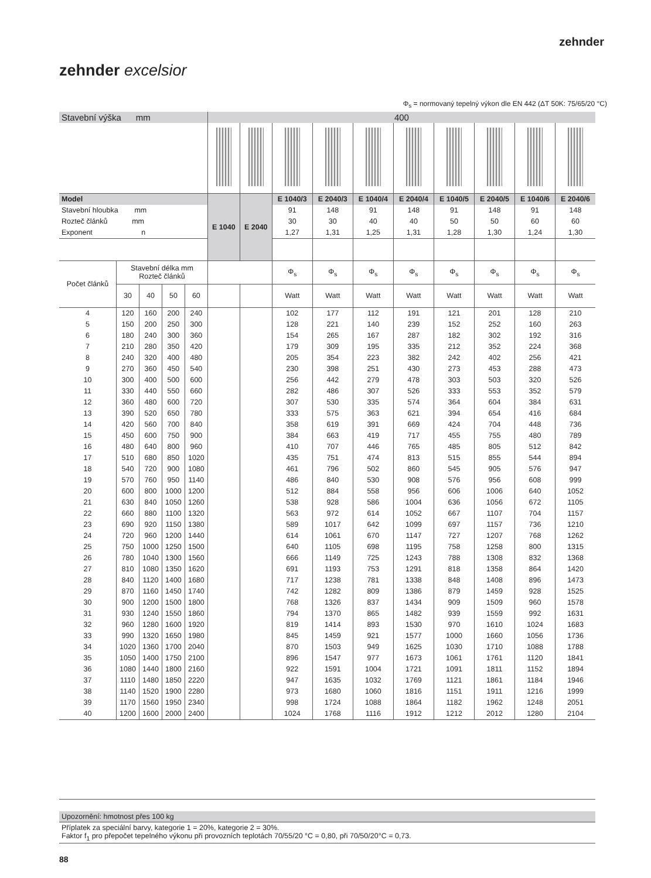zehnder
zehnder excelsior
Φ<sub>s</sub> = normovaný tepelný výkon dle EN 442 (ΔT 50K: 75/65/20 °C)
| Stavební výška mm | | | | | 400 | | | | | | | | | |
| Model | | | | | E 1040 | E 2040 | E 1040/3 | E 2040/3 | E 1040/4 | E 2040/4 | E 1040/5 | E 2040/5 | E 1040/6 | E 2040/6 |
| Stavební hloubka mm | | | | | | | 91 | 148 | 91 | 148 | 91 | 148 | 91 | 148 |
| Rozteč článků mm | | | | | | | 30 | 30 | 40 | 40 | 50 | 50 | 60 | 60 |
| Exponent n | | | | | | | 1,27 | 1,31 | 1,25 | 1,31 | 1,28 | 1,30 | 1,24 | 1,30 |
| Počet článků | Stavební délka mm Rozteč článků | | | | | | Φ<sub>s</sub> | Φ<sub>s</sub> | Φ<sub>s</sub> | Φ<sub>s</sub> | Φ<sub>s</sub> | Φ<sub>s</sub> | Φ<sub>s</sub> | Φ<sub>s</sub> |
| | 30 | 40 | 50 | 60 | | | Watt | Watt | Watt | Watt | Watt | Watt | Watt | Watt |
| 4 | 120 | 160 | 200 | 240 | | | 102 | 177 | 112 | 191 | 121 | 201 | 128 | 210 |
| 5 | 150 | 200 | 250 | 300 | | | 128 | 221 | 140 | 239 | 152 | 252 | 160 | 263 |
| 6 | 180 | 240 | 300 | 360 | | | 154 | 265 | 167 | 287 | 182 | 302 | 192 | 316 |
| 7 | 210 | 280 | 350 | 420 | | | 179 | 309 | 195 | 335 | 212 | 352 | 224 | 368 |
| 8 | 240 | 320 | 400 | 480 | | | 205 | 354 | 223 | 382 | 242 | 402 | 256 | 421 |
| 9 | 270 | 360 | 450 | 540 | | | 230 | 398 | 251 | 430 | 273 | 453 | 288 | 473 |
| 10 | 300 | 400 | 500 | 600 | | | 256 | 442 | 279 | 478 | 303 | 503 | 320 | 526 |
| 11 | 330 | 440 | 550 | 660 | | | 282 | 486 | 307 | 526 | 333 | 553 | 352 | 579 |
| 12 | 360 | 480 | 600 | 720 | | | 307 | 530 | 335 | 574 | 364 | 604 | 384 | 631 |
| 13 | 390 | 520 | 650 | 780 | | | 333 | 575 | 363 | 621 | 394 | 654 | 416 | 684 |
| 14 | 420 | 560 | 700 | 840 | | | 358 | 619 | 391 | 669 | 424 | 704 | 448 | 736 |
| 15 | 450 | 600 | 750 | 900 | | | 384 | 663 | 419 | 717 | 455 | 755 | 480 | 789 |
| 16 | 480 | 640 | 800 | 960 | | | 410 | 707 | 446 | 765 | 485 | 805 | 512 | 842 |
| 17 | 510 | 680 | 850 | 1020 | | | 435 | 751 | 474 | 813 | 515 | 855 | 544 | 894 |
| 18 | 540 | 720 | 900 | 1080 | | | 461 | 796 | 502 | 860 | 545 | 905 | 576 | 947 |
| 19 | 570 | 760 | 950 | 1140 | | | 486 | 840 | 530 | 908 | 576 | 956 | 608 | 999 |
| 20 | 600 | 800 | 1000 | 1200 | | | 512 | 884 | 558 | 956 | 606 | 1006 | 640 | 1052 |
| 21 | 630 | 840 | 1050 | 1260 | | | 538 | 928 | 586 | 1004 | 636 | 1056 | 672 | 1105 |
| 22 | 660 | 880 | 1100 | 1320 | | | 563 | 972 | 614 | 1052 | 667 | 1107 | 704 | 1157 |
| 23 | 690 | 920 | 1150 | 1380 | | | 589 | 1017 | 642 | 1099 | 697 | 1157 | 736 | 1210 |
| 24 | 720 | 960 | 1200 | 1440 | | | 614 | 1061 | 670 | 1147 | 727 | 1207 | 768 | 1262 |
| 25 | 750 | 1000 | 1250 | 1500 | | | 640 | 1105 | 698 | 1195 | 758 | 1258 | 800 | 1315 |
| 26 | 780 | 1040 | 1300 | 1560 | | | 666 | 1149 | 725 | 1243 | 788 | 1308 | 832 | 1368 |
| 27 | 810 | 1080 | 1350 | 1620 | | | 691 | 1193 | 753 | 1291 | 818 | 1358 | 864 | 1420 |
| 28 | 840 | 1120 | 1400 | 1680 | | | 717 | 1238 | 781 | 1338 | 848 | 1408 | 896 | 1473 |
| 29 | 870 | 1160 | 1450 | 1740 | | | 742 | 1282 | 809 | 1386 | 879 | 1459 | 928 | 1525 |
| 30 | 900 | 1200 | 1500 | 1800 | | | 768 | 1326 | 837 | 1434 | 909 | 1509 | 960 | 1578 |
| 31 | 930 | 1240 | 1550 | 1860 | | | 794 | 1370 | 865 | 1482 | 939 | 1559 | 992 | 1631 |
| 32 | 960 | 1280 | 1600 | 1920 | | | 819 | 1414 | 893 | 1530 | 970 | 1610 | 1024 | 1683 |
| 33 | 990 | 1320 | 1650 | 1980 | | | 845 | 1459 | 921 | 1577 | 1000 | 1660 | 1056 | 1736 |
| 34 | 1020 | 1360 | 1700 | 2040 | | | 870 | 1503 | 949 | 1625 | 1030 | 1710 | 1088 | 1788 |
| 35 | 1050 | 1400 | 1750 | 2100 | | | 896 | 1547 | 977 | 1673 | 1061 | 1761 | 1120 | 1841 |
| 36 | 1080 | 1440 | 1800 | 2160 | | | 922 | 1591 | 1004 | 1721 | 1091 | 1811 | 1152 | 1894 |
| 37 | 1110 | 1480 | 1850 | 2220 | | | 947 | 1635 | 1032 | 1769 | 1121 | 1861 | 1184 | 1946 |
| 38 | 1140 | 1520 | 1900 | 2280 | | | 973 | 1680 | 1060 | 1816 | 1151 | 1911 | 1216 | 1999 |
| 39 | 1170 | 1560 | 1950 | 2340 | | | 998 | 1724 | 1088 | 1864 | 1182 | 1962 | 1248 | 2051 |
| 40 | 1200 | 1600 | 2000 | 2400 | | | 1024 | 1768 | 1116 | 1912 | 1212 | 2012 | 1280 | 2104 |
Upozornění: hmotnost přes 100 kg
Příplatek za speciální barvy, kategorie 1 = 20%, kategorie 2 = 30%.
Faktor f<sub>1</sub> pro přepočet tepelného výkonu při provozních teplotách 70/55/20 °C = 0,80, při 70/50/20°C = 0,73.
88